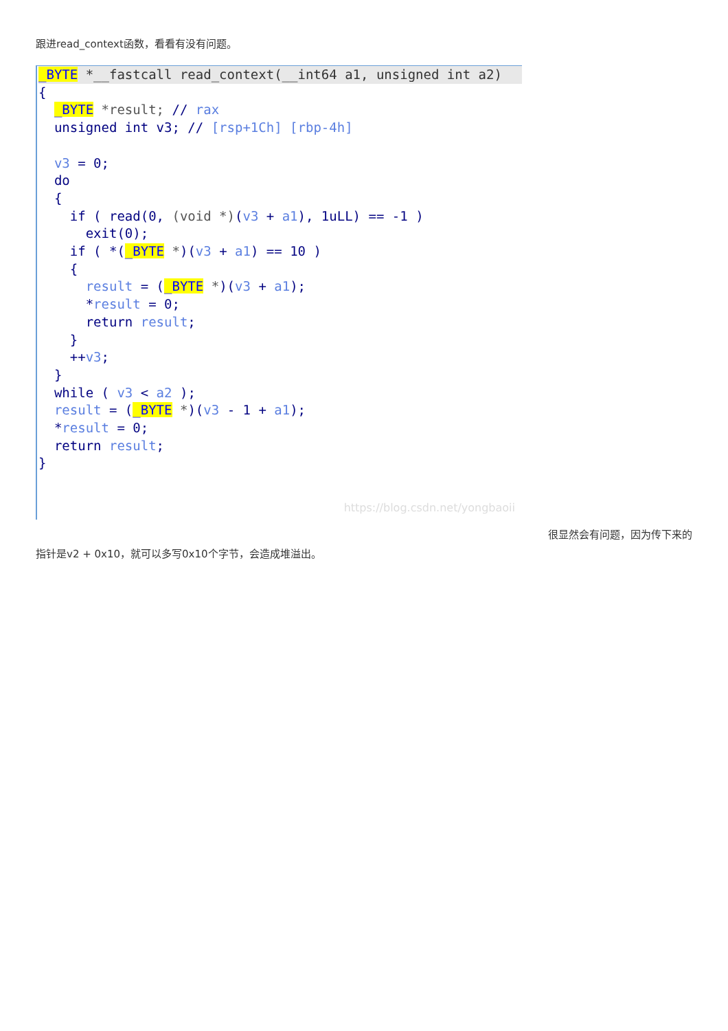跟进read_context函数，看看有没有问题。
_BYTE *__fastcall read_context(__int64 a1, unsigned int a2){
  _BYTE *result; // rax
  unsigned int v3; // [rsp+1Ch] [rbp-4h]

  v3 = 0;
  do
  {
    if ( read(0, (void *)(v3 + a1), 1uLL) == -1 )
      exit(0);
    if ( *(_BYTE *)(v3 + a1) == 10 )
    {
      result = (_BYTE *)(v3 + a1);
      *result = 0;
      return result;
    }
    ++v3;
  }
  while ( v3 < a2 );
  result = (_BYTE *)(v3 - 1 + a1);
  *result = 0;
  return result;
}
https://blog.csdn.net/yongbaoii
很显然会有问题，因为传下来的
指针是v2 + 0x10，就可以多写0x10个字节，会造成堆溢出。